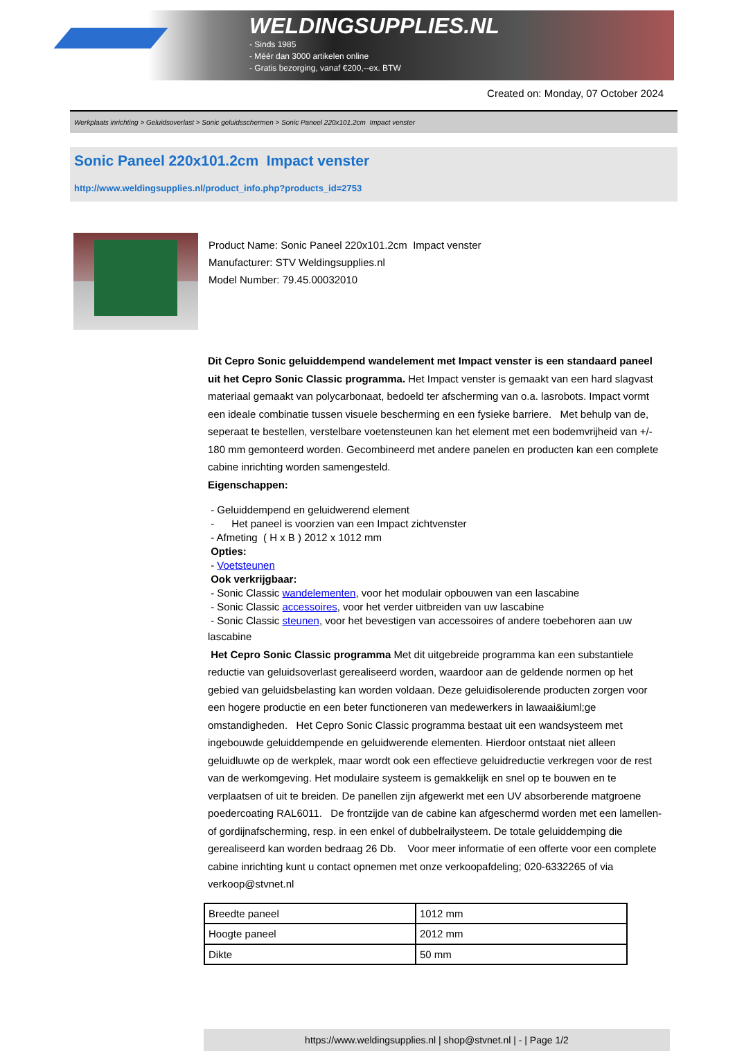WELDINGSUPPLIES.NL
- Sinds 1985
- Méér dan 3000 artikelen online
- Gratis bezorging, vanaf €200,--ex. BTW
Created on: Monday, 07 October 2024
Werkplaats inrichting > Geluidsoverlast > Sonic geluidsschermen > Sonic Paneel 220x101.2cm Impact venster
Sonic Paneel 220x101.2cm Impact venster
http://www.weldingsupplies.nl/product_info.php?products_id=2753
Product Name: Sonic Paneel 220x101.2cm Impact venster
Manufacturer: STV Weldingsupplies.nl
Model Number: 79.45.00032010
Dit Cepro Sonic geluiddempend wandelement met Impact venster is een standaard paneel uit het Cepro Sonic Classic programma. Het Impact venster is gemaakt van een hard slagvast materiaal gemaakt van polycarbonaat, bedoeld ter afscherming van o.a. lasrobots. Impact vormt een ideale combinatie tussen visuele bescherming en een fysieke barriere. Met behulp van de, seperaat te bestellen, verstelbare voetensteunen kan het element met een bodemvrijheid van +/- 180 mm gemonteerd worden. Gecombineerd met andere panelen en producten kan een complete cabine inrichting worden samengesteld.
Eigenschappen:
- Geluiddempend en geluidwerend element
- Het paneel is voorzien van een Impact zichtvenster
- Afmeting ( H x B ) 2012 x 1012 mm
Opties:
- Voetsteunen
Ook verkrijgbaar:
- Sonic Classic wandelementen, voor het modulair opbouwen van een lascabine
- Sonic Classic accessoires, voor het verder uitbreiden van uw lascabine
- Sonic Classic steunen, voor het bevestigen van accessoires of andere toebehoren aan uw
lascabine
Het Cepro Sonic Classic programma Met dit uitgebreide programma kan een substantiele reductie van geluidsoverlast gerealiseerd worden, waardoor aan de geldende normen op het gebied van geluidsbelasting kan worden voldaan. Deze geluidisolerende producten zorgen voor een hogere productie en een beter functioneren van medewerkers in lawaai&iuml;ge omstandigheden. Het Cepro Sonic Classic programma bestaat uit een wandsysteem met ingebouwde geluiddempende en geluidwerende elementen. Hierdoor ontstaat niet alleen geluidluwte op de werkplek, maar wordt ook een effectieve geluidreductie verkregen voor de rest van de werkomgeving. Het modulaire systeem is gemakkelijk en snel op te bouwen en te verplaatsen of uit te breiden. De panellen zijn afgewerkt met een UV absorberende matgroene poedercoating RAL6011. De frontzijde van de cabine kan afgeschermd worden met een lamellen- of gordijnafscherming, resp. in een enkel of dubbelrailysteem. De totale geluiddemping die gerealiseerd kan worden bedraag 26 Db. Voor meer informatie of een offerte voor een complete cabine inrichting kunt u contact opnemen met onze verkoopafdeling; 020-6332265 of via verkoop@stvnet.nl
| Breedte paneel | 1012 mm |
| Hoogte paneel | 2012 mm |
| Dikte | 50 mm |
https://www.weldingsupplies.nl | shop@stvnet.nl | - | Page 1/2